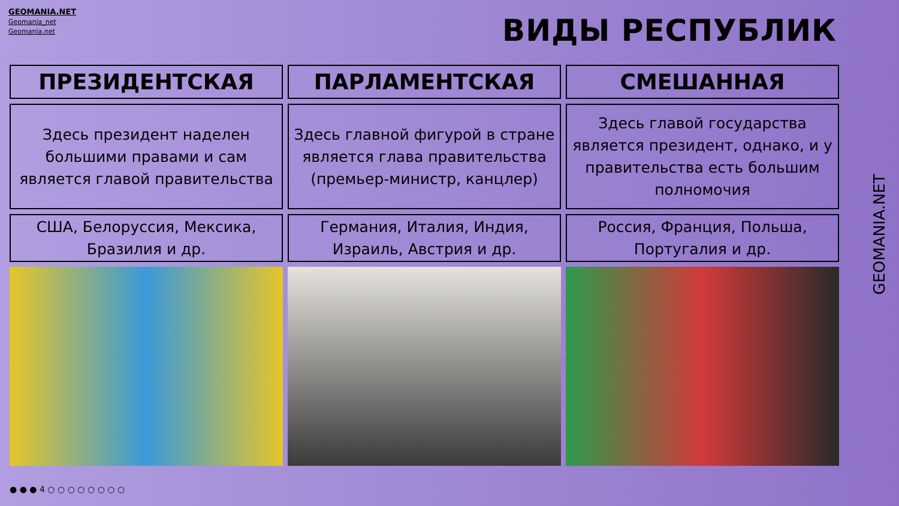GEOMANIA.NET
Geomania_net
Geomania.net
ВИДЫ РЕСПУБЛИК
| ПРЕЗИДЕНТСКАЯ | ПАРЛАМЕНТСКАЯ | СМЕШАННАЯ |
| --- | --- | --- |
| Здесь президент наделен большими правами и сам является главой правительства | Здесь главной фигурой в стране является глава правительства (премьер-министр, канцлер) | Здесь главой государства является президент, однако, и у правительства есть большим полномочия |
| США, Белоруссия, Мексика, Бразилия и др. | Германия, Италия, Индия, Израиль, Австрия и др. | Россия, Франция, Польша, Португалия и др. |
● ● ● 4 ○ ○ ○ ○ ○ ○ ○ ○
GEOMANIA.NET